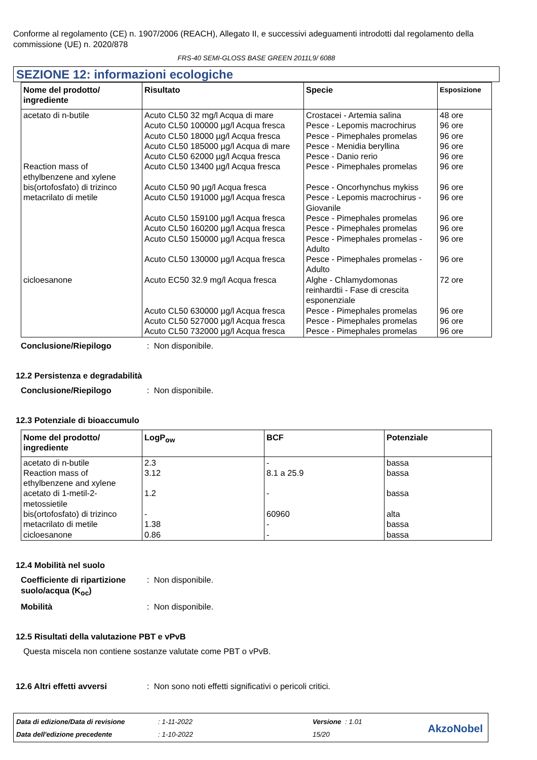Conforme al regolamento (CE) n. 1907/2006 (REACH), Allegato II, e successivi adeguamenti introdotti dal regolamento della commissione (UE) n. 2020/878
FRS-40 SEMI-GLOSS BASE GREEN 2011L9/ 6088
SEZIONE 12: informazioni ecologiche
| Nome del prodotto/ ingrediente | Risultato | Specie | Esposizione |
| --- | --- | --- | --- |
| acetato di n-butile Reaction mass of ethylbenzene and xylene bis(ortofosfato) di trizinco metacrilato di metile cicloesanone | Acuto CL50 32 mg/l Acqua di mare Acuto CL50 100000 µg/l Acqua fresca Acuto CL50 18000 µg/l Acqua fresca Acuto CL50 185000 µg/l Acqua di mare Acuto CL50 62000 µg/l Acqua fresca Acuto CL50 13400 µg/l Acqua fresca Acuto CL50 90 µg/l Acqua fresca Acuto CL50 191000 µg/l Acqua fresca Acuto CL50 159100 µg/l Acqua fresca Acuto CL50 160200 µg/l Acqua fresca Acuto CL50 150000 µg/l Acqua fresca Acuto CL50 130000 µg/l Acqua fresca Acuto EC50 32.9 mg/l Acqua fresca Acuto CL50 630000 µg/l Acqua fresca Acuto CL50 527000 µg/l Acqua fresca Acuto CL50 732000 µg/l Acqua fresca | Crostacei - Artemia salina Pesce - Lepomis macrochirus Pesce - Pimephales promelas Pesce - Menidia beryllina Pesce - Danio rerio Pesce - Pimephales promelas Pesce - Oncorhynchus mykiss Pesce - Lepomis macrochirus - Giovanile Pesce - Pimephales promelas Pesce - Pimephales promelas Pesce - Pimephales promelas - Adulto Pesce - Pimephales promelas - Adulto Alghe - Chlamydomonas reinhardtii - Fase di crescita esponenziale Pesce - Pimephales promelas Pesce - Pimephales promelas Pesce - Pimephales promelas | 48 ore 96 ore 96 ore 96 ore 96 ore 96 ore 96 ore 96 ore 96 ore 96 ore 96 ore 96 ore 72 ore 96 ore 96 ore 96 ore |
Conclusione/Riepilogo: Non disponibile.
12.2 Persistenza e degradabilità
Conclusione/Riepilogo: Non disponibile.
12.3 Potenziale di bioaccumulo
| Nome del prodotto/ ingrediente | LogP<sub>ow</sub> | BCF | Potenziale |
| --- | --- | --- | --- |
| acetato di n-butile Reaction mass of ethylbenzene and xylene acetato di 1-metil-2-metossietile bis(ortofosfato) di trizinco metacrilato di metile cicloesanone | 2.3 3.12 1.2 - 1.38 0.86 | - 8.1 a 25.9 - 60960 - - | bassa bassa bassa alta bassa bassa |
12.4 Mobilità nel suolo
Coefficiente di ripartizione suolo/acqua (K<sub>oc</sub>): Non disponibile.
Mobilità: Non disponibile.
12.5 Risultati della valutazione PBT e vPvB
Questa miscela non contiene sostanze valutate come PBT o vPvB.
12.6 Altri effetti avversi: Non sono noti effetti significativi o pericoli critici.
Data di edizione/Data di revisione: 1-11-2022 Versione : 1.01
Data dell'edizione precedente: 1-10-2022 15/20
AkzoNobel